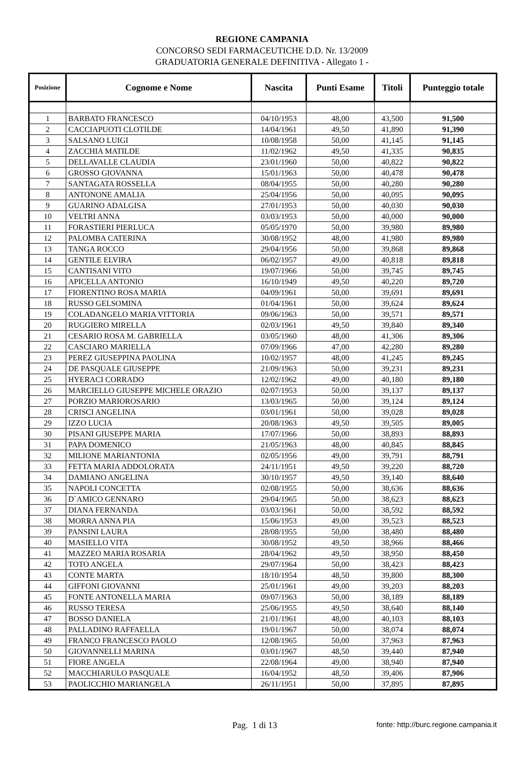REGIONE CAMPANIA
CONCORSO SEDI FARMACEUTICHE D.D. Nr. 13/2009
GRADUATORIA GENERALE DEFINITIVA - Allegato 1 -
| Posizione | Cognome e Nome | Nascita | Punti Esame | Titoli | Punteggio totale |
| --- | --- | --- | --- | --- | --- |
| 1 | BARBATO FRANCESCO | 04/10/1953 | 48,00 | 43,500 | 91,500 |
| 2 | CACCIAPUOTI CLOTILDE | 14/04/1961 | 49,50 | 41,890 | 91,390 |
| 3 | SALSANO LUIGI | 10/08/1958 | 50,00 | 41,145 | 91,145 |
| 4 | ZACCHIA MATILDE | 11/02/1962 | 49,50 | 41,335 | 90,835 |
| 5 | DELLAVALLE CLAUDIA | 23/01/1960 | 50,00 | 40,822 | 90,822 |
| 6 | GROSSO GIOVANNA | 15/01/1963 | 50,00 | 40,478 | 90,478 |
| 7 | SANTAGATA ROSSELLA | 08/04/1955 | 50,00 | 40,280 | 90,280 |
| 8 | ANTONONE AMALIA | 25/04/1956 | 50,00 | 40,095 | 90,095 |
| 9 | GUARINO ADALGISA | 27/01/1953 | 50,00 | 40,030 | 90,030 |
| 10 | VELTRI ANNA | 03/03/1953 | 50,00 | 40,000 | 90,000 |
| 11 | FORASTIERI PIERLUCA | 05/05/1970 | 50,00 | 39,980 | 89,980 |
| 12 | PALOMBA CATERINA | 30/08/1952 | 48,00 | 41,980 | 89,980 |
| 13 | TANGA ROCCO | 29/04/1956 | 50,00 | 39,868 | 89,868 |
| 14 | GENTILE ELVIRA | 06/02/1957 | 49,00 | 40,818 | 89,818 |
| 15 | CANTISANI VITO | 19/07/1966 | 50,00 | 39,745 | 89,745 |
| 16 | APICELLA ANTONIO | 16/10/1949 | 49,50 | 40,220 | 89,720 |
| 17 | FIORENTINO ROSA MARIA | 04/09/1961 | 50,00 | 39,691 | 89,691 |
| 18 | RUSSO GELSOMINA | 01/04/1961 | 50,00 | 39,624 | 89,624 |
| 19 | COLADANGELO MARIA VITTORIA | 09/06/1963 | 50,00 | 39,571 | 89,571 |
| 20 | RUGGIERO MIRELLA | 02/03/1961 | 49,50 | 39,840 | 89,340 |
| 21 | CESARIO ROSA M. GABRIELLA | 03/05/1960 | 48,00 | 41,306 | 89,306 |
| 22 | CASCIARO MARIELLA | 07/09/1966 | 47,00 | 42,280 | 89,280 |
| 23 | PEREZ GIUSEPPINA PAOLINA | 10/02/1957 | 48,00 | 41,245 | 89,245 |
| 24 | DE PASQUALE GIUSEPPE | 21/09/1963 | 50,00 | 39,231 | 89,231 |
| 25 | HYERACI CORRADO | 12/02/1962 | 49,00 | 40,180 | 89,180 |
| 26 | MARCIELLO GIUSEPPE MICHELE ORAZIO | 02/07/1953 | 50,00 | 39,137 | 89,137 |
| 27 | PORZIO MARIOROSARIO | 13/03/1965 | 50,00 | 39,124 | 89,124 |
| 28 | CRISCI ANGELINA | 03/01/1961 | 50,00 | 39,028 | 89,028 |
| 29 | IZZO LUCIA | 20/08/1963 | 49,50 | 39,505 | 89,005 |
| 30 | PISANI GIUSEPPE MARIA | 17/07/1966 | 50,00 | 38,893 | 88,893 |
| 31 | PAPA DOMENICO | 21/05/1963 | 48,00 | 40,845 | 88,845 |
| 32 | MILIONE MARIANTONIA | 02/05/1956 | 49,00 | 39,791 | 88,791 |
| 33 | FETTA MARIA ADDOLORATA | 24/11/1951 | 49,50 | 39,220 | 88,720 |
| 34 | DAMIANO ANGELINA | 30/10/1957 | 49,50 | 39,140 | 88,640 |
| 35 | NAPOLI CONCETTA | 02/08/1955 | 50,00 | 38,636 | 88,636 |
| 36 | D`AMICO GENNARO | 29/04/1965 | 50,00 | 38,623 | 88,623 |
| 37 | DIANA FERNANDA | 03/03/1961 | 50,00 | 38,592 | 88,592 |
| 38 | MORRA ANNA PIA | 15/06/1953 | 49,00 | 39,523 | 88,523 |
| 39 | PANSINI LAURA | 28/08/1955 | 50,00 | 38,480 | 88,480 |
| 40 | MASIELLO VITA | 30/08/1952 | 49,50 | 38,966 | 88,466 |
| 41 | MAZZEO MARIA ROSARIA | 28/04/1962 | 49,50 | 38,950 | 88,450 |
| 42 | TOTO ANGELA | 29/07/1964 | 50,00 | 38,423 | 88,423 |
| 43 | CONTE MARTA | 18/10/1954 | 48,50 | 39,800 | 88,300 |
| 44 | GIFFONI GIOVANNI | 25/01/1961 | 49,00 | 39,203 | 88,203 |
| 45 | FONTE ANTONELLA MARIA | 09/07/1963 | 50,00 | 38,189 | 88,189 |
| 46 | RUSSO TERESA | 25/06/1955 | 49,50 | 38,640 | 88,140 |
| 47 | BOSSO DANIELA | 21/01/1961 | 48,00 | 40,103 | 88,103 |
| 48 | PALLADINO RAFFAELLA | 19/01/1967 | 50,00 | 38,074 | 88,074 |
| 49 | FRANCO FRANCESCO PAOLO | 12/08/1965 | 50,00 | 37,963 | 87,963 |
| 50 | GIOVANNELLI MARINA | 03/01/1967 | 48,50 | 39,440 | 87,940 |
| 51 | FIORE ANGELA | 22/08/1964 | 49,00 | 38,940 | 87,940 |
| 52 | MACCHIARULO PASQUALE | 16/04/1952 | 48,50 | 39,406 | 87,906 |
| 53 | PAOLICCHIO MARIANGELA | 26/11/1951 | 50,00 | 37,895 | 87,895 |
Pag. 1 di 13 fonte: http://burc.regione.campania.it